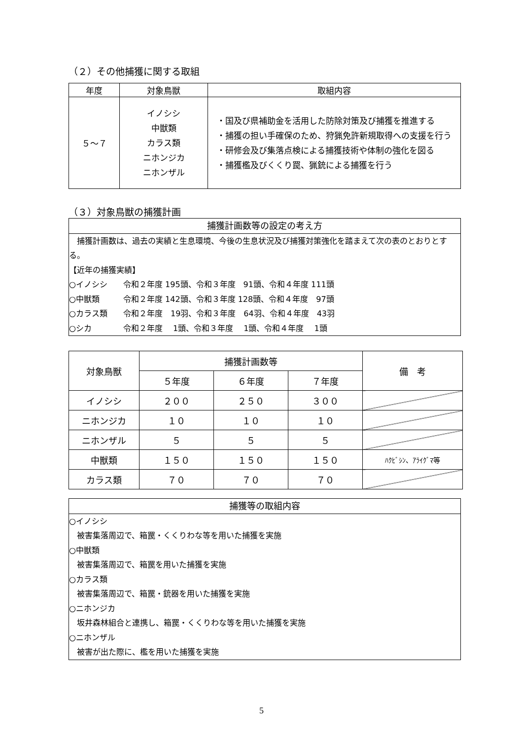（２）その他捕獲に関する取組
| 年度 | 対象鳥獣 | 取組内容 |
| --- | --- | --- |
| ５～７ | イノシシ 中獣類 カラス類 ニホンジカ ニホンザル | ・国及び県補助金を活用した防除対策及び捕獲を推進する ・捕獲の担い手確保のため、狩猟免許新規取得への支援を行う ・研修会及び集落点検による捕獲技術や体制の強化を図る ・捕獲檻及びくくり罠、猟銃による捕獲を行う |
（３）対象鳥獣の捕獲計画
捕獲計画数等の設定の考え方
　捕獲計画数は、過去の実績と生息環境、今後の生息状況及び捕獲対策強化を踏まえて次の表のとおりとする。
【近年の捕獲実績】
○イノシシ　　令和２年度 195頭、令和３年度　91頭、令和４年度 111頭
○中獣類　　　令和２年度 142頭、令和３年度 128頭、令和４年度　97頭
○カラス類　　令和２年度　19羽、令和３年度　64羽、令和４年度　43羽
○シカ　　　　令和２年度　 1頭、令和３年度　 1頭、令和４年度　 1頭
| 対象鳥獣 | 捕獲計画数等 | | | 備 考 |
| --- | --- | --- | --- | --- |
| | ５年度 | ６年度 | ７年度 | |
| イノシシ | ２００ | ２５０ | ３００ | |
| ニホンジカ | １０ | １０ | １０ | |
| ニホンザル | ５ | ５ | ５ | |
| 中獣類 | １５０ | １５０ | １５０ | ﾊｸﾋﾞｼﾝ、ｱﾗｲｸﾞﾏ等 |
| カラス類 | ７０ | ７０ | ７０ | |
捕獲等の取組内容
○イノシシ
　被害集落周辺で、箱罠・くくりわな等を用いた捕獲を実施
○中獣類
　被害集落周辺で、箱罠を用いた捕獲を実施
○カラス類
　被害集落周辺で、箱罠・銃器を用いた捕獲を実施
○ニホンジカ
　坂井森林組合と連携し、箱罠・くくりわな等を用いた捕獲を実施
○ニホンザル
　被害が出た際に、檻を用いた捕獲を実施
5